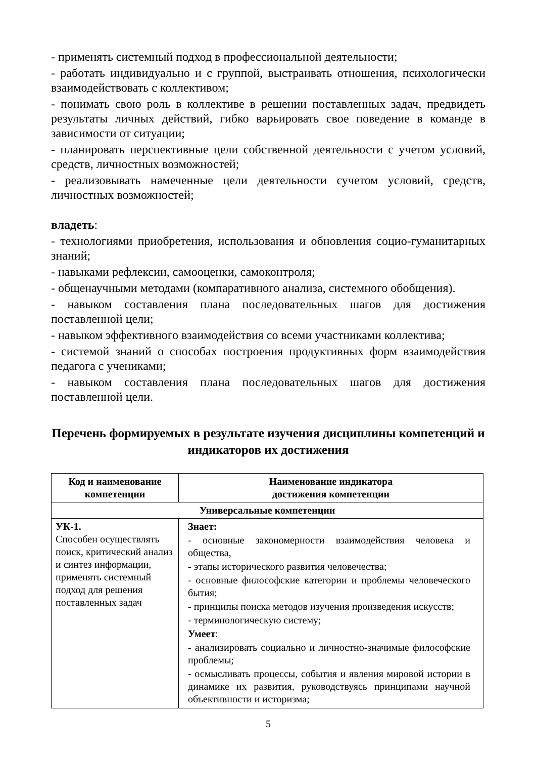- применять системный подход в профессиональной деятельности;
- работать индивидуально и с группой, выстраивать отношения, психологически взаимодействовать с коллективом;
- понимать свою роль в коллективе в решении поставленных задач, предвидеть результаты личных действий, гибко варьировать свое поведение в команде в зависимости от ситуации;
- планировать перспективные цели собственной деятельности с учетом условий, средств, личностных возможностей;
- реализовывать намеченные цели деятельности сучетом условий, средств, личностных возможностей;
владеть:
- технологиями приобретения, использования и обновления социо-гуманитарных знаний;
- навыками рефлексии, самооценки, самоконтроля;
- общенаучными методами (компаративного анализа, системного обобщения).
- навыком составления плана последовательных шагов для достижения поставленной цели;
- навыком эффективного взаимодействия со всеми участниками коллектива;
- системой знаний о способах построения продуктивных форм взаимодействия педагога с учениками;
- навыком составления плана последовательных шагов для достижения поставленной цели.
Перечень формируемых в результате изучения дисциплины компетенций и индикаторов их достижения
| Код и наименование компетенции | Наименование индикатора достижения компетенции |
| --- | --- |
| Универсальные компетенции | |
| УК-1. Способен осуществлять поиск, критический анализ и синтез информации, применять системный подход для решения поставленных задач | Знает: - основные закономерности взаимодействия человека и общества, - этапы исторического развития человечества; - основные философские категории и проблемы человеческого бытия; - принципы поиска методов изучения произведения искусств; - терминологическую систему; Умеет : - анализировать социально и личностно-значимые философские проблемы; - осмысливать процессы, события и явления мировой истории в динамике их развития, руководствуясь принципами научной объективности и историзма; |
5